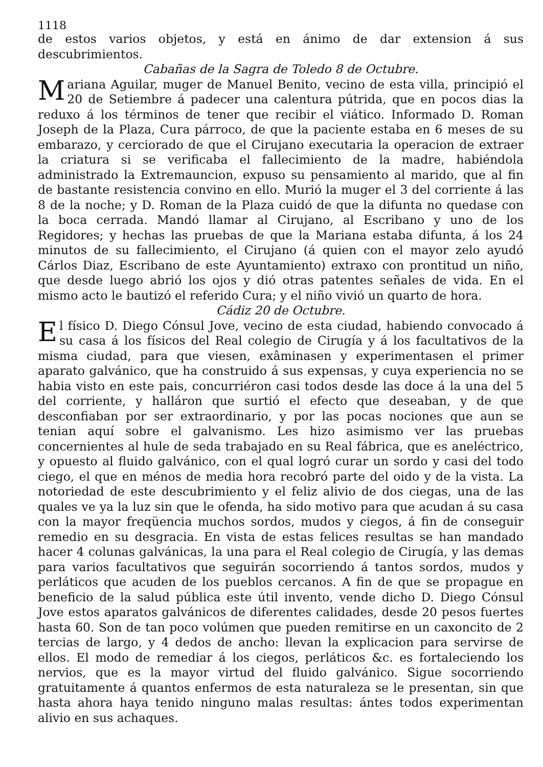1118
de estos varios objetos, y está en ánimo de dar extension á sus descubrimientos.
Cabañas de la Sagra de Toledo 8 de Octubre.
Mariana Aguilar, muger de Manuel Benito, vecino de esta villa, principió el 20 de Setiembre á padecer una calentura pútrida, que en pocos dias la reduxo á los términos de tener que recibir el viático. Informado D. Roman Joseph de la Plaza, Cura párroco, de que la paciente estaba en 6 meses de su embarazo, y cerciorado de que el Cirujano executaria la operacion de extraer la criatura si se verificaba el fallecimiento de la madre, habiéndola administrado la Extremauncion, expuso su pensamiento al marido, que al fin de bastante resistencia convino en ello. Murió la muger el 3 del corriente á las 8 de la noche; y D. Roman de la Plaza cuidó de que la difunta no quedase con la boca cerrada. Mandó llamar al Cirujano, al Escribano y uno de los Regidores; y hechas las pruebas de que la Mariana estaba difunta, á los 24 minutos de su fallecimiento, el Cirujano (á quien con el mayor zelo ayudó Cárlos Diaz, Escribano de este Ayuntamiento) extraxo con prontitud un niño, que desde luego abrió los ojos y dió otras patentes señales de vida. En el mismo acto le bautizó el referido Cura; y el niño vivió un quarto de hora.
Cádiz 20 de Octubre.
El físico D. Diego Cónsul Jove, vecino de esta ciudad, habiendo convocado á su casa á los físicos del Real colegio de Cirugía y á los facultativos de la misma ciudad, para que viesen, exâminasen y experimentasen el primer aparato galvánico, que ha construido á sus expensas, y cuya experiencia no se habia visto en este pais, concurriéron casi todos desde las doce á la una del 5 del corriente, y halláron que surtió el efecto que deseaban, y de que desconfiaban por ser extraordinario, y por las pocas nociones que aun se tenian aquí sobre el galvanismo. Les hizo asimismo ver las pruebas concernientes al hule de seda trabajado en su Real fábrica, que es aneléctrico, y opuesto al fluido galvánico, con el qual logró curar un sordo y casi del todo ciego, el que en ménos de media hora recobró parte del oido y de la vista. La notoriedad de este descubrimiento y el feliz alivio de dos ciegas, una de las quales ve ya la luz sin que le ofenda, ha sido motivo para que acudan á su casa con la mayor freqüencia muchos sordos, mudos y ciegos, á fin de conseguir remedio en su desgracia. En vista de estas felices resultas se han mandado hacer 4 colunas galvánicas, la una para el Real colegio de Cirugía, y las demas para varios facultativos que seguirán socorriendo á tantos sordos, mudos y perláticos que acuden de los pueblos cercanos. A fin de que se propague en beneficio de la salud pública este útil invento, vende dicho D. Diego Cónsul Jove estos aparatos galvánicos de diferentes calidades, desde 20 pesos fuertes hasta 60. Son de tan poco volúmen que pueden remitirse en un caxoncito de 2 tercias de largo, y 4 dedos de ancho: llevan la explicacion para servirse de ellos. El modo de remediar á los ciegos, perláticos &c. es fortaleciendo los nervios, que es la mayor virtud del fluido galvánico. Sigue socorriendo gratuitamente á quantos enfermos de esta naturaleza se le presentan, sin que hasta ahora haya tenido ninguno malas resultas: ántes todos experimentan alivio en sus achaques.